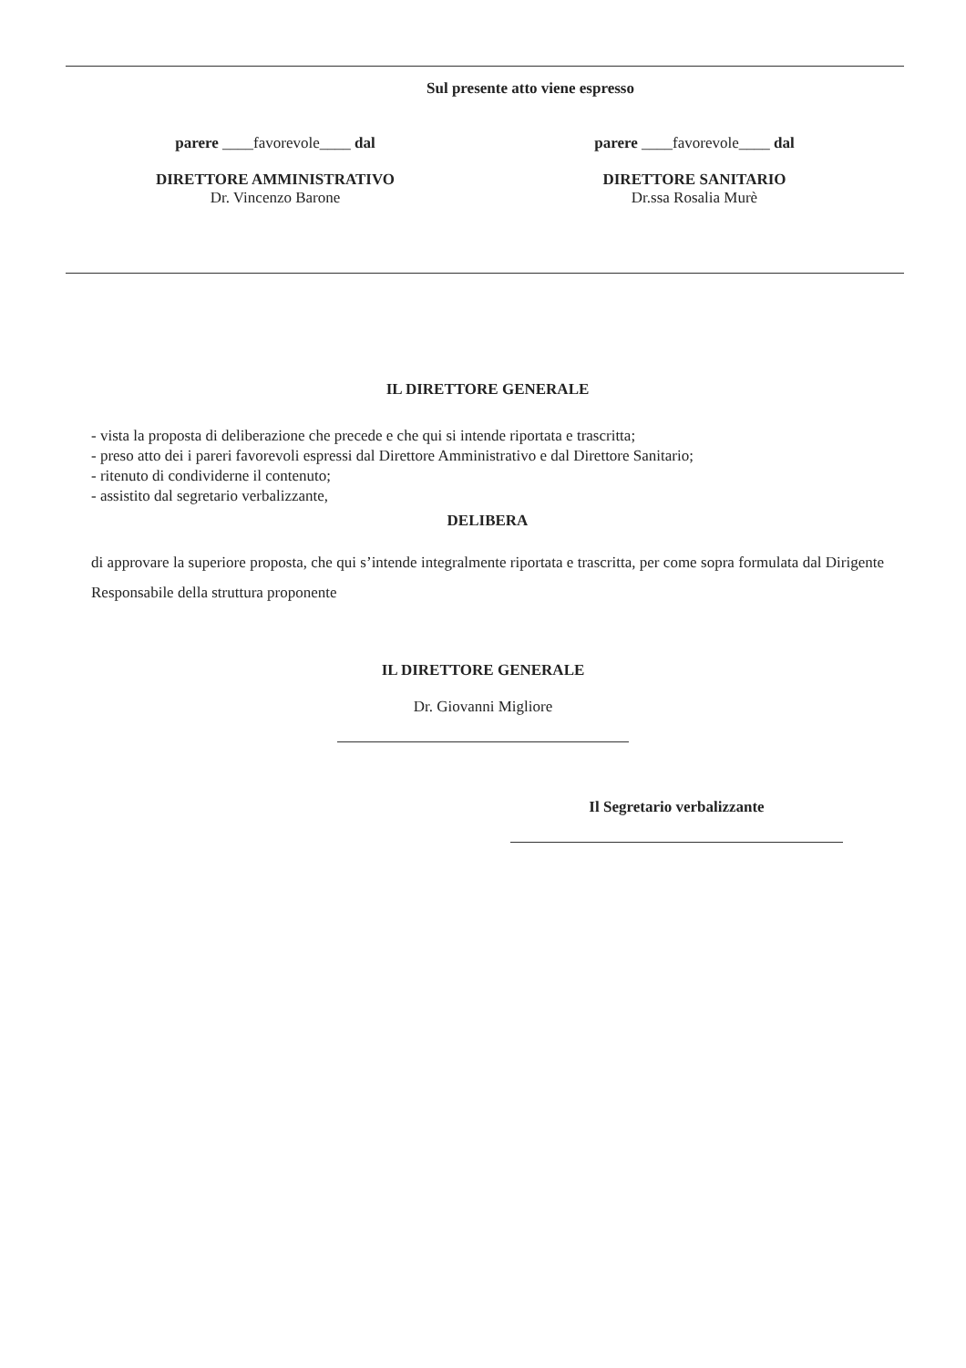Sul presente atto viene espresso
parere ____favorevole____ dal
DIRETTORE AMMINISTRATIVO
Dr. Vincenzo Barone
parere ____favorevole____ dal
DIRETTORE SANITARIO
Dr.ssa Rosalia Murè
IL DIRETTORE GENERALE
- vista la proposta di deliberazione che precede e che qui si intende riportata e trascritta;
- preso atto dei i pareri favorevoli espressi dal Direttore Amministrativo e dal Direttore Sanitario;
- ritenuto di condividerne il contenuto;
- assistito dal segretario verbalizzante,
DELIBERA
di approvare la superiore proposta, che qui s’intende integralmente riportata e trascritta, per come sopra formulata dal Dirigente Responsabile della struttura proponente
IL DIRETTORE GENERALE
Dr. Giovanni Migliore
Il Segretario verbalizzante